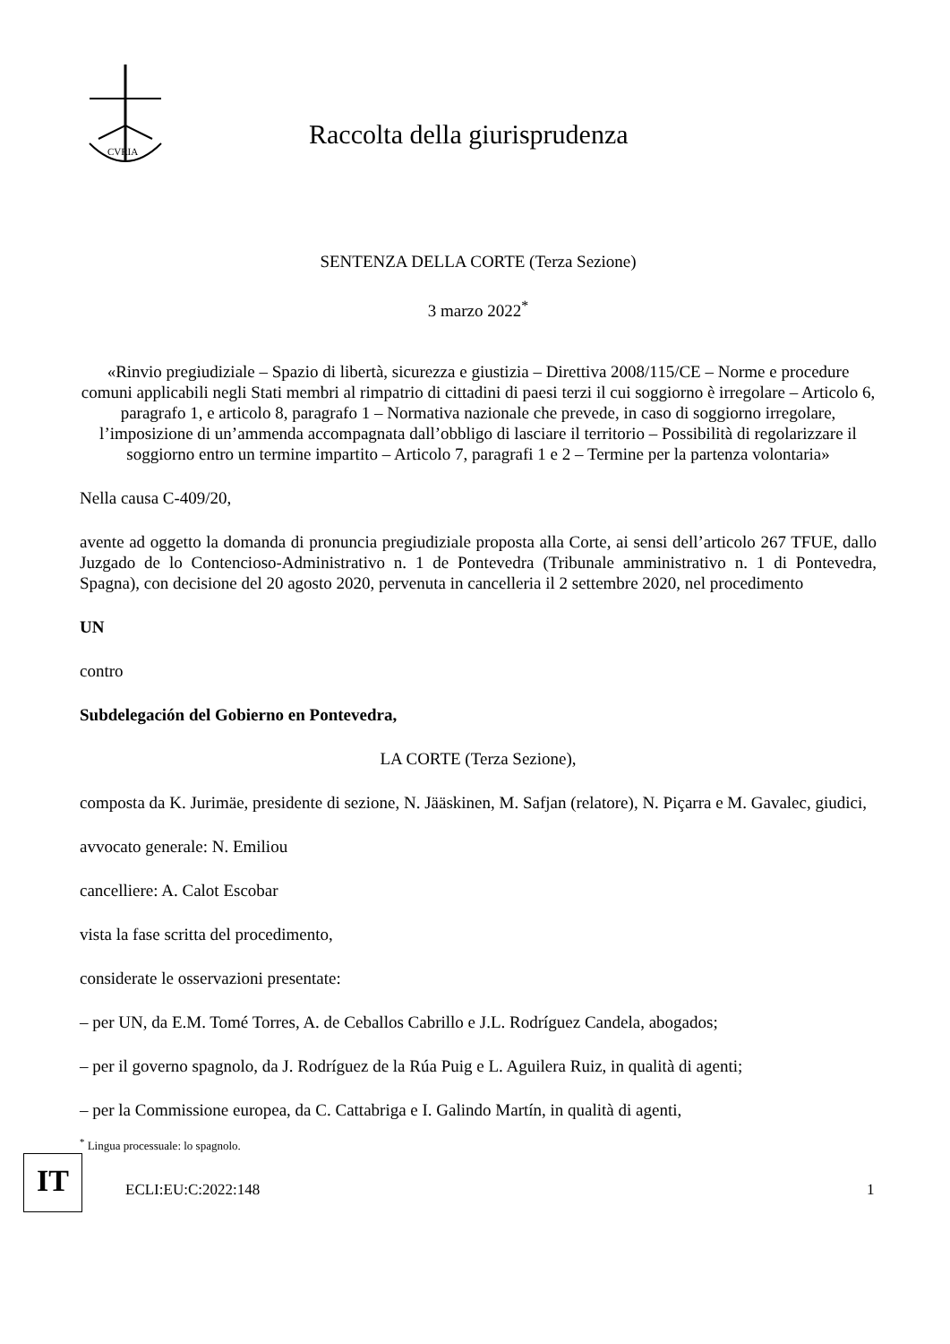CVRIA
Raccolta della giurisprudenza
SENTENZA DELLA CORTE (Terza Sezione)
3 marzo 2022<sup>*</sup>
«Rinvio pregiudiziale – Spazio di libertà, sicurezza e giustizia – Direttiva 2008/115/CE – Norme e procedure comuni applicabili negli Stati membri al rimpatrio di cittadini di paesi terzi il cui soggiorno è irregolare – Articolo 6, paragrafo 1, e articolo 8, paragrafo 1 – Normativa nazionale che prevede, in caso di soggiorno irregolare, l’imposizione di un’ammenda accompagnata dall’obbligo di lasciare il territorio – Possibilità di regolarizzare il soggiorno entro un termine impartito – Articolo 7, paragrafi 1 e 2 – Termine per la partenza volontaria»
Nella causa C-409/20,
avente ad oggetto la domanda di pronuncia pregiudiziale proposta alla Corte, ai sensi dell’articolo 267 TFUE, dallo Juzgado de lo Contencioso-Administrativo n. 1 de Pontevedra (Tribunale amministrativo n. 1 di Pontevedra, Spagna), con decisione del 20 agosto 2020, pervenuta in cancelleria il 2 settembre 2020, nel procedimento
UN
contro
Subdelegación del Gobierno en Pontevedra,
LA CORTE (Terza Sezione),
composta da K. Jurimäe, presidente di sezione, N. Jääskinen, M. Safjan (relatore), N. Piçarra e M. Gavalec, giudici,
avvocato generale: N. Emiliou
cancelliere: A. Calot Escobar
vista la fase scritta del procedimento,
considerate le osservazioni presentate:
– per UN, da E.M. Tomé Torres, A. de Ceballos Cabrillo e J.L. Rodríguez Candela, abogados;
– per il governo spagnolo, da J. Rodríguez de la Rúa Puig e L. Aguilera Ruiz, in qualità di agenti;
– per la Commissione europea, da C. Cattabriga e I. Galindo Martín, in qualità di agenti,
<sup>*</sup> Lingua processuale: lo spagnolo.
IT
ECLI:EU:C:2022:148 1